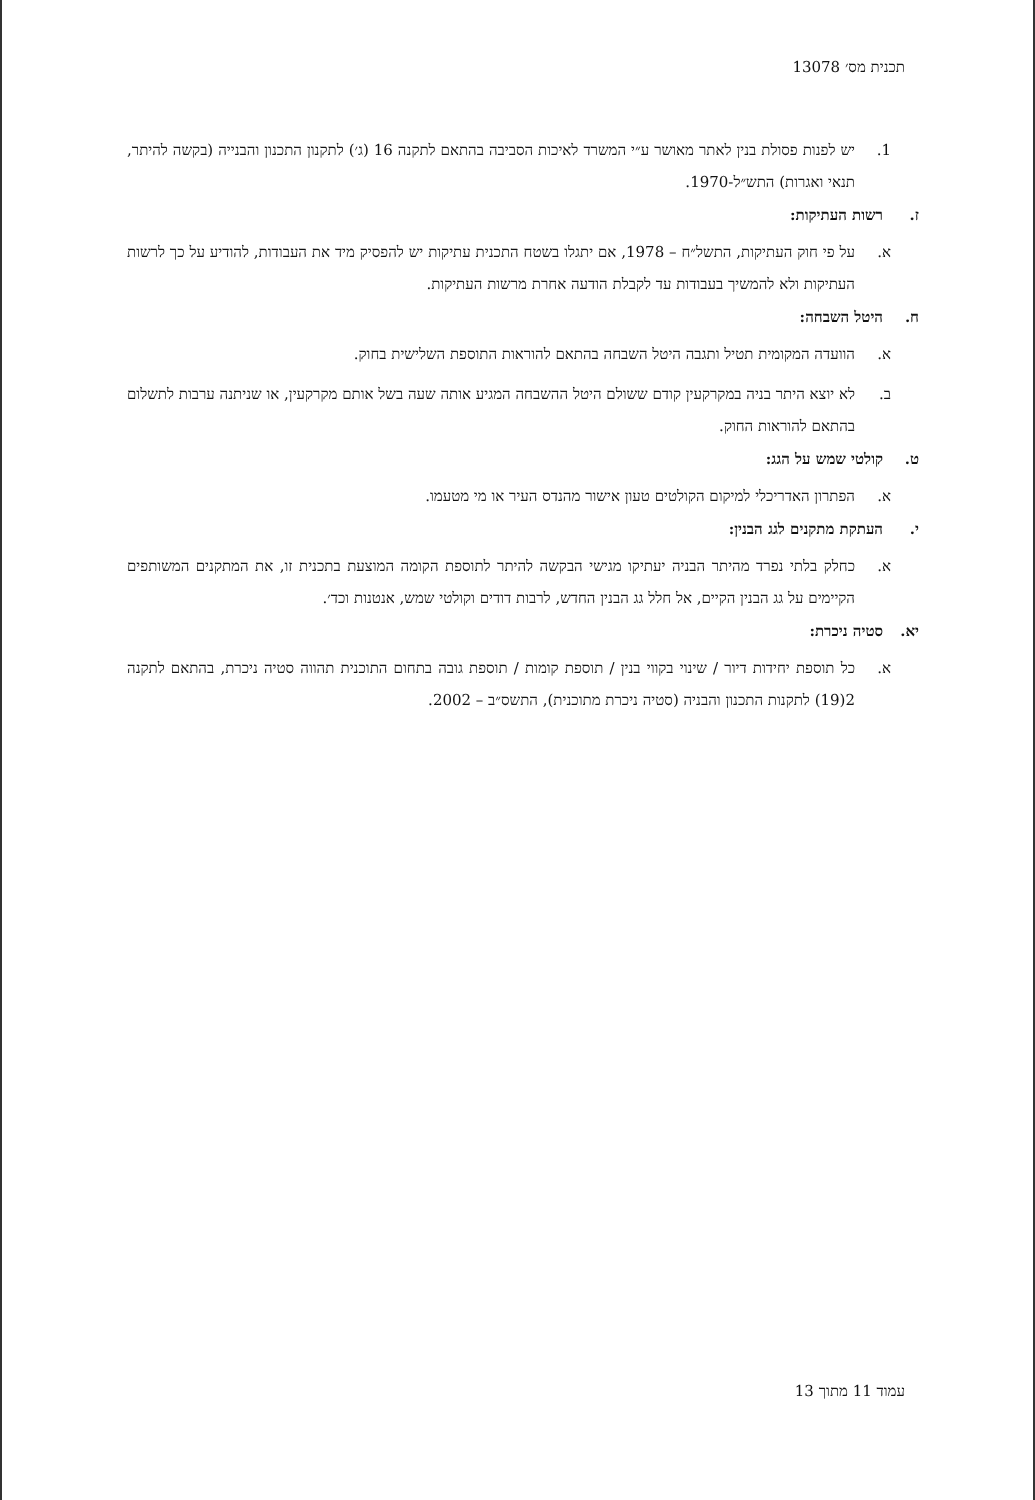תכנית מס׳ 13078
1. יש לפנות פסולת בנין לאתר מאושר ע״י המשרד לאיכות הסביבה בהתאם לתקנה 16 (ג׳) לתקנון התכנון והבנייה (בקשה להיתר, תנאי ואגרות) התש״ל-1970.
ז. רשות העתיקות:
א. על פי חוק העתיקות, התשל״ח – 1978, אם יתגלו בשטח התכנית עתיקות יש להפסיק מיד את העבודות, להודיע על כך לרשות העתיקות ולא להמשיך בעבודות עד לקבלת הודעה אחרת מרשות העתיקות.
ח. היטל השבחה:
א. הוועדה המקומית תטיל ותגבה היטל השבחה בהתאם להוראות התוספת השלישית בחוק.
ב. לא יוצא היתר בניה במקרקעין קודם ששולם היטל ההשבחה המגיע אותה שעה בשל אותם מקרקעין, או שניתנה ערבות לתשלום בהתאם להוראות החוק.
ט. קולטי שמש על הגג:
א. הפתרון האדריכלי למיקום הקולטים טעון אישור מהנדס העיר או מי מטעמו.
י. העתקת מתקנים לגג הבנין:
א. כחלק בלתי נפרד מהיתר הבניה יעתיקו מגישי הבקשה להיתר לתוספת הקומה המוצעת בתכנית זו, את המתקנים המשותפים הקיימים על גג הבנין הקיים, אל חלל גג הבנין החדש, לרבות דודים וקולטי שמש, אנטנות וכד׳.
יא. סטיה ניכרת:
א. כל תוספת יחידות דיור / שינוי בקווי בנין / תוספת קומות / תוספת גובה בתחום התוכנית תהווה סטיה ניכרת, בהתאם לתקנה 2(19) לתקנות התכנון והבניה (סטיה ניכרת מתוכנית), התשס״ב – 2002.
עמוד 11 מתוך 13